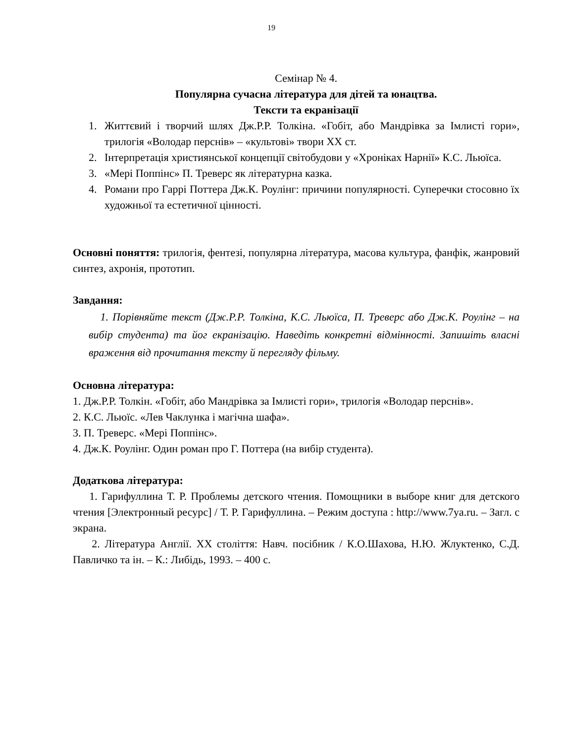19
Семінар № 4.
Популярна сучасна література для дітей та юнацтва.
Тексти та екранізації
1. Життєвий і творчий шлях Дж.Р.Р. Толкіна. «Гобіт, або Мандрівка за Імлисті гори», трилогія «Володар перснів» – «культові» твори ХХ ст.
2. Інтерпретація християнської концепції світобудови у «Хроніках Нарнії» К.С. Льюїса.
3. «Мері Поппінс» П. Треверс як літературна казка.
4. Романи про Гаррі Поттера Дж.К. Роулінг: причини популярності. Суперечки стосовно їх художньої та естетичної цінності.
Основні поняття: трилогія, фентезі, популярна література, масова культура, фанфік, жанровий синтез, ахронія, прототип.
Завдання:
1. Порівняйте текст (Дж.Р.Р. Толкіна, К.С. Льюїса, П. Треверс або Дж.К. Роулінг – на вибір студента) та йог екранізацію. Наведіть конкретні відмінності. Запишіть власні враження від прочитання тексту й перегляду фільму.
Основна література:
1. Дж.Р.Р. Толкін. «Гобіт, або Мандрівка за Імлисті гори», трилогія «Володар перснів».
2. К.С. Льюїс. «Лев Чаклунка і магічна шафа».
3. П. Треверс. «Мері Поппінс».
4. Дж.К. Роулінг. Один роман про Г. Поттера (на вибір студента).
Додаткова література:
1. Гарифуллина Т. Р. Проблемы детского чтения. Помощники в выборе книг для детского чтения [Электронный ресурс] / Т. Р. Гарифуллина. – Режим доступа : http://www.7ya.ru. – Загл. с экрана.
2. Література Англії. ХХ століття: Навч. посібник / К.О.Шахова, Н.Ю. Жлуктенко, С.Д. Павличко та ін. – К.: Либідь, 1993. – 400 с.